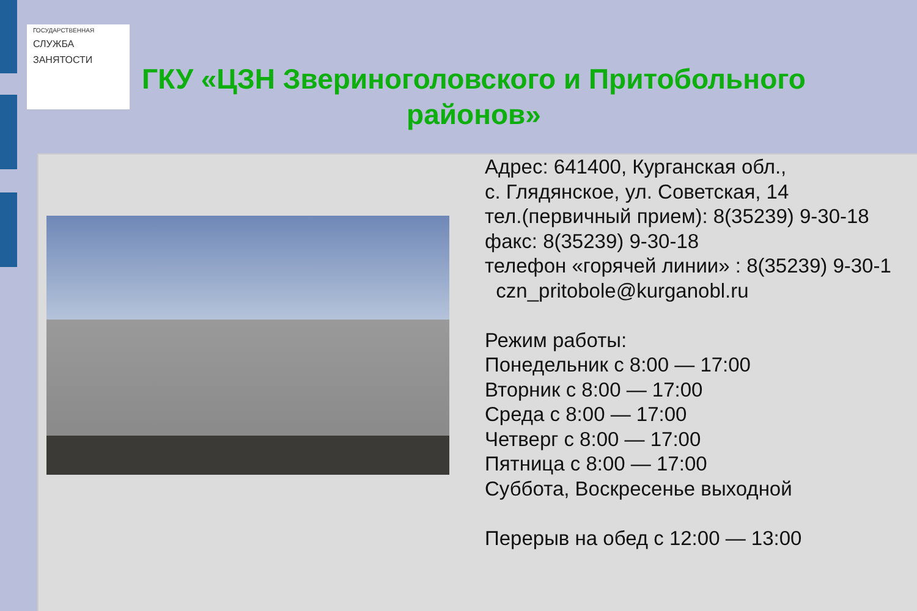ГОСУДАРСТВЕННАЯ
СЛУЖБА
ЗАНЯТОСТИ
ГКУ «ЦЗН Звериноголовского и Притобольного районов»
Адрес: 641400, Курганская обл.,
с. Глядянское, ул. Советская, 14
тел.(первичный прием): 8(35239) 9-30-18
факс: 8(35239) 9-30-18
телефон «горячей линии» : 8(35239) 9-30-1
czn_pritobole@kurganobl.ru
Режим работы:
Понедельник с 8:00 — 17:00
Вторник с 8:00 — 17:00
Среда с 8:00 — 17:00
Четверг с 8:00 — 17:00
Пятница с 8:00 — 17:00
Суббота, Воскресенье выходной
Перерыв на обед с 12:00 — 13:00